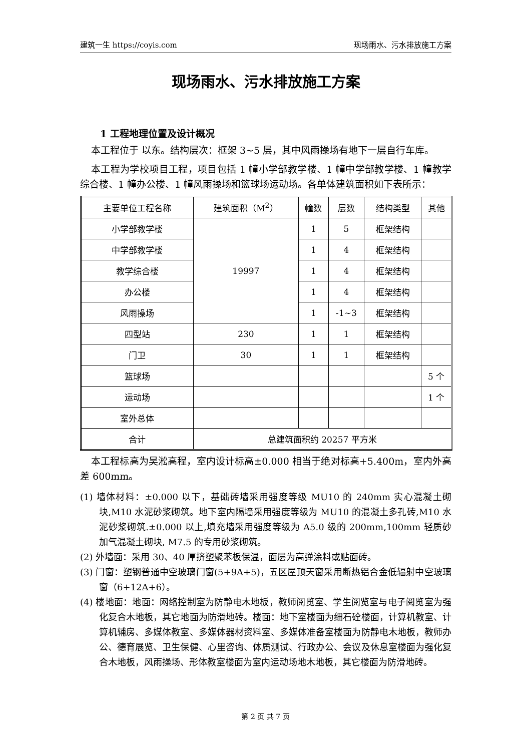建筑一生 https://coyis.com 现场雨水、污水排放施工方案
现场雨水、污水排放施工方案
1 工程地理位置及设计概况
本工程位于 以东。结构层次：框架 3~5 层，其中风雨操场有地下一层自行车库。
本工程为学校项目工程，项目包括 1 幢小学部教学楼、1 幢中学部教学楼、1 幢教学综合楼、1 幢办公楼、1 幢风雨操场和篮球场运动场。各单体建筑面积如下表所示：
| 主要单位工程名称 | 建筑面积（M<sup>2</sup>） | 幢数 | 层数 | 结构类型 | 其他 |
| --- | --- | --- | --- | --- | --- |
| 小学部教学楼 | 19997 | 1 | 5 | 框架结构 | |
| 中学部教学楼 | | 1 | 4 | 框架结构 | |
| 教学综合楼 | | 1 | 4 | 框架结构 | |
| 办公楼 | | 1 | 4 | 框架结构 | |
| 风雨操场 | | 1 | -1~3 | 框架结构 | |
| 四型站 | 230 | 1 | 1 | 框架结构 | |
| 门卫 | 30 | 1 | 1 | 框架结构 | |
| 篮球场 | | | | | 5 个 |
| 运动场 | | | | | 1 个 |
| 室外总体 | | | | | |
| 合计 | 总建筑面积约 20257 平方米 | | | | |
本工程标高为吴淞高程，室内设计标高±0.000 相当于绝对标高+5.400m，室内外高差 600mm。
(1) 墙体材料：±0.000 以下，基础砖墙采用强度等级 MU10 的 240mm 实心混凝土砌块,M10 水泥砂浆砌筑。地下室内隔墙采用强度等级为 MU10 的混凝土多孔砖,M10 水泥砂浆砌筑.±0.000 以上,填充墙采用强度等级为 A5.0 级的 200mm,100mm 轻质砂加气混凝土砌块, M7.5 的专用砂浆砌筑。
(2) 外墙面：采用 30、40 厚挤塑聚苯板保温，面层为高弹涂料或贴面砖。
(3) 门窗：塑钢普通中空玻璃门窗(5+9A+5)，五区屋顶天窗采用断热铝合金低辐射中空玻璃窗（6+12A+6）。
(4) 楼地面：地面：网络控制室为防静电木地板，教师阅览室、学生阅览室与电子阅览室为强化复合木地板，其它地面为防滑地砖。楼面：地下室楼面为细石砼楼面，计算机教室、计算机辅房、多媒体教室、多媒体器材资料室、多媒体准备室楼面为防静电木地板，教师办公、德育展览、卫生保健、心里咨询、体质测试、行政办公、会议及休息室楼面为强化复合木地板，风雨操场、形体教室楼面为室内运动场地木地板，其它楼面为防滑地砖。
第 2 页 共 7 页